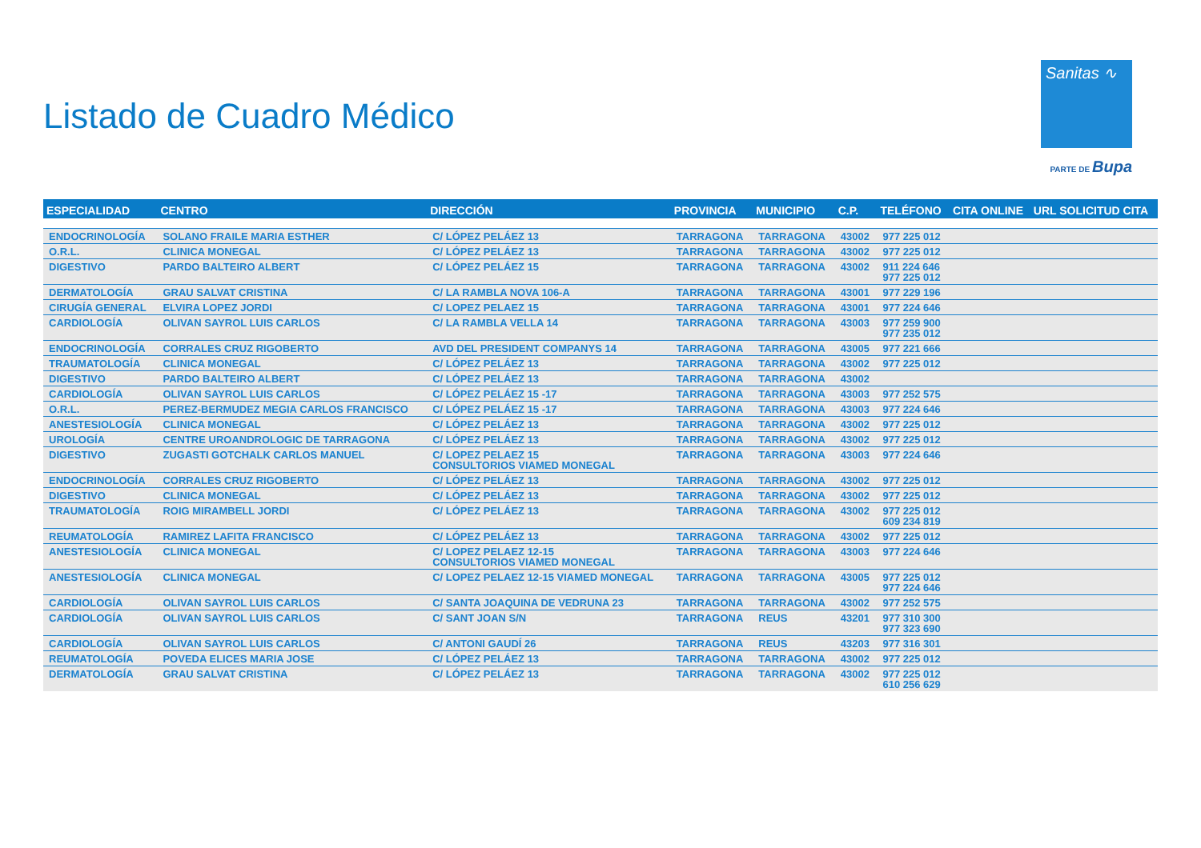Listado de Cuadro Médico
Sanitas ∿
PARTE DE Bupa
| ESPECIALIDAD | CENTRO | DIRECCIÓN | PROVINCIA | MUNICIPIO | C.P. | TELÉFONO | CITA ONLINE | URL SOLICITUD CITA |
| --- | --- | --- | --- | --- | --- | --- | --- | --- |
| ENDOCRINOLOGÍA | SOLANO FRAILE MARIA ESTHER | C/ LÓPEZ PELÁEZ 13 | TARRAGONA | TARRAGONA | 43002 | 977 225 012 | | |
| O.R.L. | CLINICA MONEGAL | C/ LÓPEZ PELÁEZ 13 | TARRAGONA | TARRAGONA | 43002 | 977 225 012 | | |
| DIGESTIVO | PARDO BALTEIRO ALBERT | C/ LÓPEZ PELÁEZ 15 | TARRAGONA | TARRAGONA | 43002 | 911 224 646 977 225 012 | | |
| DERMATOLOGÍA | GRAU SALVAT CRISTINA | C/ LA RAMBLA NOVA 106-A | TARRAGONA | TARRAGONA | 43001 | 977 229 196 | | |
| CIRUGÍA GENERAL | ELVIRA LOPEZ JORDI | C/ LOPEZ PELAEZ 15 | TARRAGONA | TARRAGONA | 43001 | 977 224 646 | | |
| CARDIOLOGÍA | OLIVAN SAYROL LUIS CARLOS | C/ LA RAMBLA VELLA 14 | TARRAGONA | TARRAGONA | 43003 | 977 259 900 977 235 012 | | |
| ENDOCRINOLOGÍA | CORRALES CRUZ RIGOBERTO | AVD DEL PRESIDENT COMPANYS 14 | TARRAGONA | TARRAGONA | 43005 | 977 221 666 | | |
| TRAUMATOLOGÍA | CLINICA MONEGAL | C/ LÓPEZ PELÁEZ 13 | TARRAGONA | TARRAGONA | 43002 | 977 225 012 | | |
| DIGESTIVO | PARDO BALTEIRO ALBERT | C/ LÓPEZ PELÁEZ 13 | TARRAGONA | TARRAGONA | 43002 | | | |
| CARDIOLOGÍA | OLIVAN SAYROL LUIS CARLOS | C/ LÓPEZ PELÁEZ 15 -17 | TARRAGONA | TARRAGONA | 43003 | 977 252 575 | | |
| O.R.L. | PEREZ-BERMUDEZ MEGIA CARLOS FRANCISCO | C/ LÓPEZ PELÁEZ 15 -17 | TARRAGONA | TARRAGONA | 43003 | 977 224 646 | | |
| ANESTESIOLOGÍA | CLINICA MONEGAL | C/ LÓPEZ PELÁEZ 13 | TARRAGONA | TARRAGONA | 43002 | 977 225 012 | | |
| UROLOGÍA | CENTRE UROANDROLOGIC DE TARRAGONA | C/ LÓPEZ PELÁEZ 13 | TARRAGONA | TARRAGONA | 43002 | 977 225 012 | | |
| DIGESTIVO | ZUGASTI GOTCHALK CARLOS MANUEL | C/ LOPEZ PELAEZ 15 CONSULTORIOS VIAMED MONEGAL | TARRAGONA | TARRAGONA | 43003 | 977 224 646 | | |
| ENDOCRINOLOGÍA | CORRALES CRUZ RIGOBERTO | C/ LÓPEZ PELÁEZ 13 | TARRAGONA | TARRAGONA | 43002 | 977 225 012 | | |
| DIGESTIVO | CLINICA MONEGAL | C/ LÓPEZ PELÁEZ 13 | TARRAGONA | TARRAGONA | 43002 | 977 225 012 | | |
| TRAUMATOLOGÍA | ROIG MIRAMBELL JORDI | C/ LÓPEZ PELÁEZ 13 | TARRAGONA | TARRAGONA | 43002 | 977 225 012 609 234 819 | | |
| REUMATOLOGÍA | RAMIREZ LAFITA FRANCISCO | C/ LÓPEZ PELÁEZ 13 | TARRAGONA | TARRAGONA | 43002 | 977 225 012 | | |
| ANESTESIOLOGÍA | CLINICA MONEGAL | C/ LOPEZ PELAEZ 12-15 CONSULTORIOS VIAMED MONEGAL | TARRAGONA | TARRAGONA | 43003 | 977 224 646 | | |
| ANESTESIOLOGÍA | CLINICA MONEGAL | C/ LOPEZ PELAEZ 12-15 VIAMED MONEGAL | TARRAGONA | TARRAGONA | 43005 | 977 225 012 977 224 646 | | |
| CARDIOLOGÍA | OLIVAN SAYROL LUIS CARLOS | C/ SANTA JOAQUINA DE VEDRUNA 23 | TARRAGONA | TARRAGONA | 43002 | 977 252 575 | | |
| CARDIOLOGÍA | OLIVAN SAYROL LUIS CARLOS | C/ SANT JOAN S/N | TARRAGONA | REUS | 43201 | 977 310 300 977 323 690 | | |
| CARDIOLOGÍA | OLIVAN SAYROL LUIS CARLOS | C/ ANTONI GAUDÍ 26 | TARRAGONA | REUS | 43203 | 977 316 301 | | |
| REUMATOLOGÍA | POVEDA ELICES MARIA JOSE | C/ LÓPEZ PELÁEZ 13 | TARRAGONA | TARRAGONA | 43002 | 977 225 012 | | |
| DERMATOLOGÍA | GRAU SALVAT CRISTINA | C/ LÓPEZ PELÁEZ 13 | TARRAGONA | TARRAGONA | 43002 | 977 225 012 610 256 629 | | |